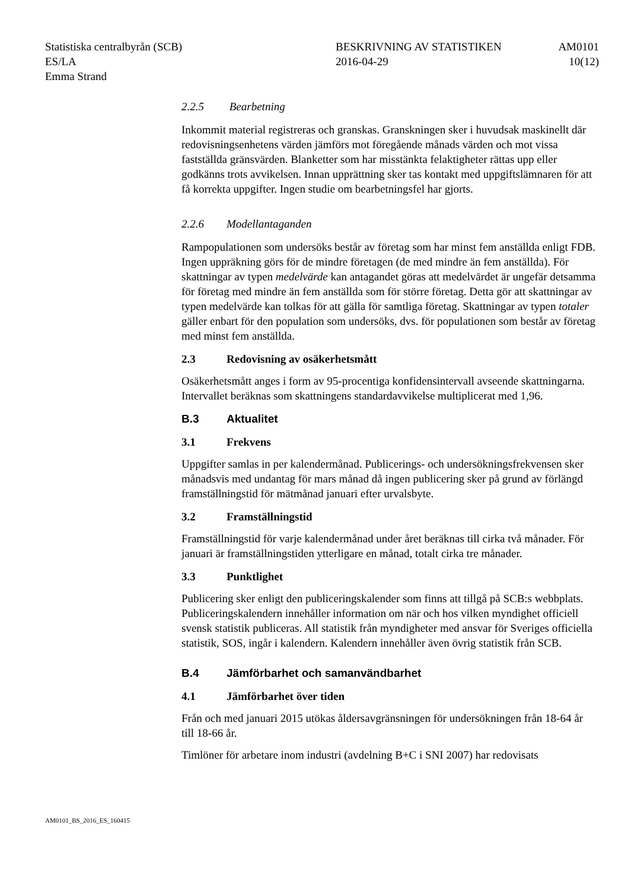Statistiska centralbyrån (SCB)
ES/LA
Emma Strand
BESKRIVNING AV STATISTIKEN
2016-04-29
AM0101
10(12)
2.2.5 Bearbetning
Inkommit material registreras och granskas. Granskningen sker i huvudsak maskinellt där redovisningsenhetens värden jämförs mot föregående månads värden och mot vissa fastställda gränsvärden. Blanketter som har misstänkta felaktigheter rättas upp eller godkänns trots avvikelsen. Innan upprättning sker tas kontakt med uppgiftslämnaren för att få korrekta uppgifter. Ingen studie om bearbetningsfel har gjorts.
2.2.6 Modellantaganden
Rampopulationen som undersöks består av företag som har minst fem anställda enligt FDB. Ingen uppräkning görs för de mindre företagen (de med mindre än fem anställda). För skattningar av typen medelvärde kan antagandet göras att medelvärdet är ungefär detsamma för företag med mindre än fem anställda som för större företag. Detta gör att skattningar av typen medelvärde kan tolkas för att gälla för samtliga företag. Skattningar av typen totaler gäller enbart för den population som undersöks, dvs. för populationen som består av företag med minst fem anställda.
2.3 Redovisning av osäkerhetsmått
Osäkerhetsmått anges i form av 95-procentiga konfidensintervall avseende skattningarna. Intervallet beräknas som skattningens standardavvikelse multipli­cerat med 1,96.
B.3 Aktualitet
3.1 Frekvens
Uppgifter samlas in per kalendermånad. Publicerings- och undersökningsfre­kvensen sker månadsvis med undantag för mars månad då ingen publicering sker på grund av förlängd framställningstid för mätmånad januari efter urvals­byte.
3.2 Framställningstid
Framställningstid för varje kalendermånad under året beräknas till cirka två månader. För januari är framställningstiden ytterligare en månad, totalt cirka tre månader.
3.3 Punktlighet
Publicering sker enligt den publiceringskalender som finns att tillgå på SCB:s webbplats. Publiceringskalendern innehåller information om när och hos vilken myndighet officiell svensk statistik publiceras. All statistik från myndigheter med ansvar för Sveriges officiella statistik, SOS, ingår i kalendern. Kalendern innehåller även övrig statistik från SCB.
B.4 Jämförbarhet och samanvändbarhet
4.1 Jämförbarhet över tiden
Från och med januari 2015 utökas åldersavgränsningen för undersökningen från 18-64 år till 18-66 år.
Timlöner för arbetare inom industri (avdelning B+C i SNI 2007) har redovisats
AM0101_BS_2016_ES_160415